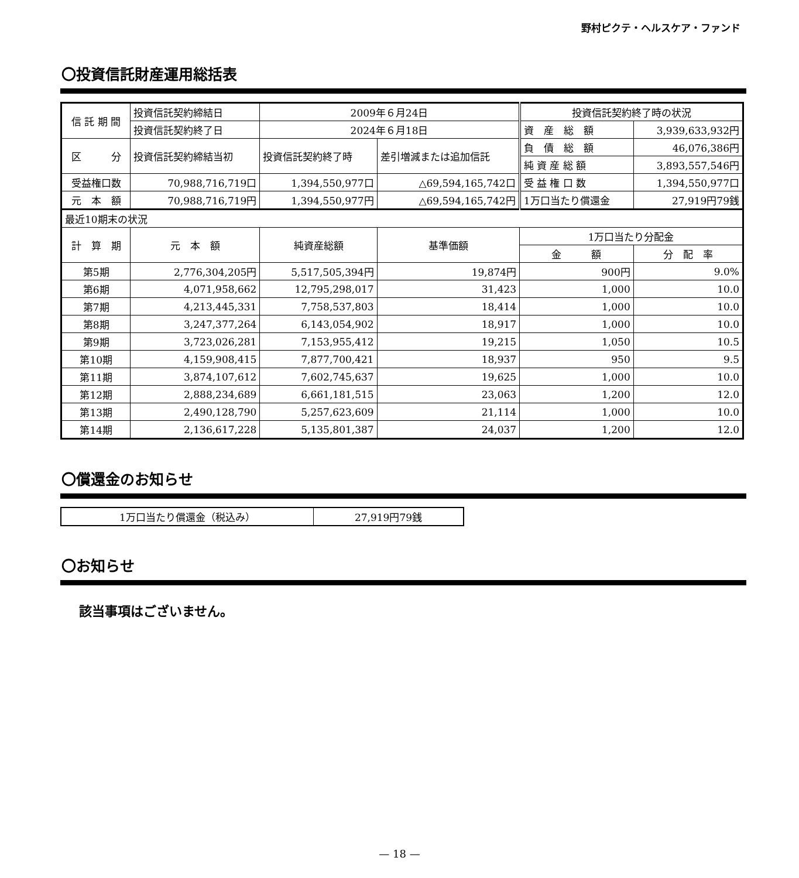野村ピクテ・ヘルスケア・ファンド
〇投資信託財産運用総括表
| 信 託 期 間 | 投資信託契約締結日 | 2009年６月24日 | | 投資信託契約終了時の状況 | |
| | 投資信託契約終了日 | 2024年６月18日 | | 資 産 総 額 | 3,939,633,932円 |
| 区 分 | 投資信託契約締結当初 | 投資信託契約終了時 | 差引増減または追加信託 | 負 債 総 額 | 46,076,386円 |
| | | | | 純 資 産 総 額 | 3,893,557,546円 |
| 受益権口数 | 70,988,716,719口 | 1,394,550,977口 | △69,594,165,742口 | 受 益 権 口 数 | 1,394,550,977口 |
| 元 本 額 | 70,988,716,719円 | 1,394,550,977円 | △69,594,165,742円 | 1万口当たり償還金 | 27,919円79銭 |
| 最近10期末の状況 | | | | | |
| 計 算 期 | 元 本 額 | 純資産総額 | 基準価額 | 1万口当たり分配金 | |
| | | | | 金 額 | 分 配 率 |
| 第5期 | 2,776,304,205円 | 5,517,505,394円 | 19,874円 | 900円 | 9.0% |
| 第6期 | 4,071,958,662 | 12,795,298,017 | 31,423 | 1,000 | 10.0 |
| 第7期 | 4,213,445,331 | 7,758,537,803 | 18,414 | 1,000 | 10.0 |
| 第8期 | 3,247,377,264 | 6,143,054,902 | 18,917 | 1,000 | 10.0 |
| 第9期 | 3,723,026,281 | 7,153,955,412 | 19,215 | 1,050 | 10.5 |
| 第10期 | 4,159,908,415 | 7,877,700,421 | 18,937 | 950 | 9.5 |
| 第11期 | 3,874,107,612 | 7,602,745,637 | 19,625 | 1,000 | 10.0 |
| 第12期 | 2,888,234,689 | 6,661,181,515 | 23,063 | 1,200 | 12.0 |
| 第13期 | 2,490,128,790 | 5,257,623,609 | 21,114 | 1,000 | 10.0 |
| 第14期 | 2,136,617,228 | 5,135,801,387 | 24,037 | 1,200 | 12.0 |
〇償還金のお知らせ
| 1万口当たり償還金（税込み） | 27,919円79銭 |
〇お知らせ
該当事項はございません。
— 18 —